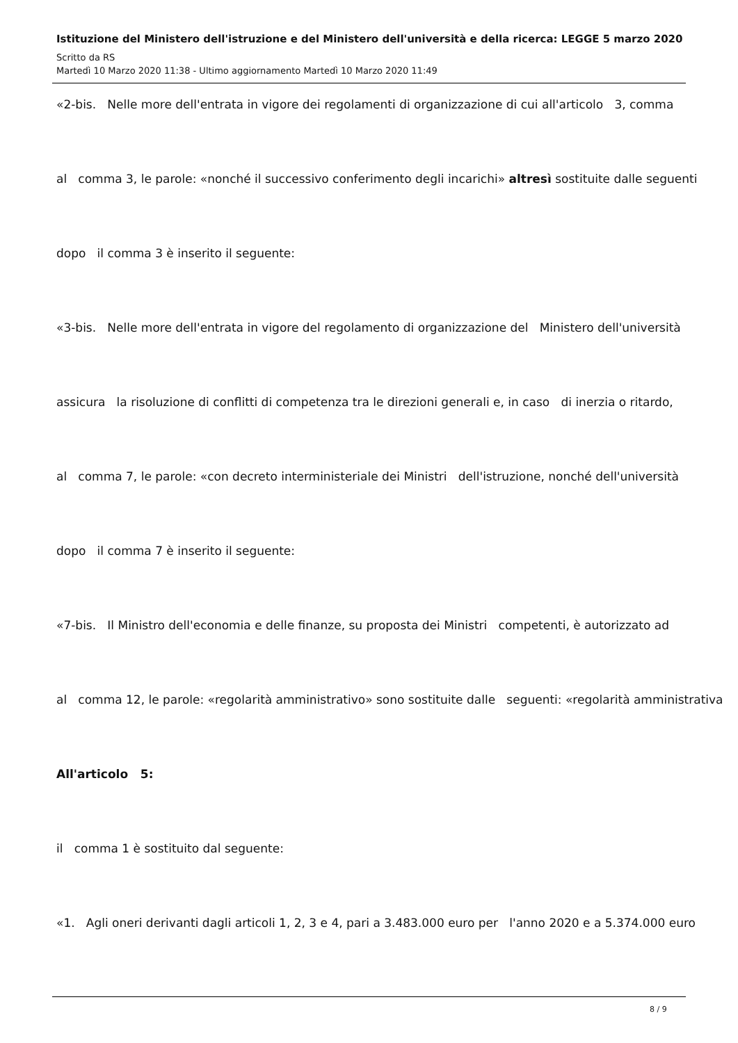Istituzione del Ministero dell'istruzione e del Ministero dell'università e della ricerca: LEGGE 5 marzo 2020
Scritto da RS
Martedì 10 Marzo 2020 11:38 - Ultimo aggiornamento Martedì 10 Marzo 2020 11:49
«2-bis. Nelle more dell'entrata in vigore dei regolamenti di organizzazione di cui all'articolo 3, comma
al comma 3, le parole: «nonché il successivo conferimento degli incarichi» altresì sostituite dalle seguenti
dopo il comma 3 è inserito il seguente:
«3-bis. Nelle more dell'entrata in vigore del regolamento di organizzazione del Ministero dell'università
assicura la risoluzione di conflitti di competenza tra le direzioni generali e, in caso di inerzia o ritardo,
al comma 7, le parole: «con decreto interministeriale dei Ministri dell'istruzione, nonché dell'università
dopo il comma 7 è inserito il seguente:
«7-bis. Il Ministro dell'economia e delle finanze, su proposta dei Ministri competenti, è autorizzato ad
al comma 12, le parole: «regolarità amministrativo» sono sostituite dalle seguenti: «regolarità amministrativa
All'articolo 5:
il comma 1 è sostituito dal seguente:
«1. Agli oneri derivanti dagli articoli 1, 2, 3 e 4, pari a 3.483.000 euro per l'anno 2020 e a 5.374.000 euro
8 / 9